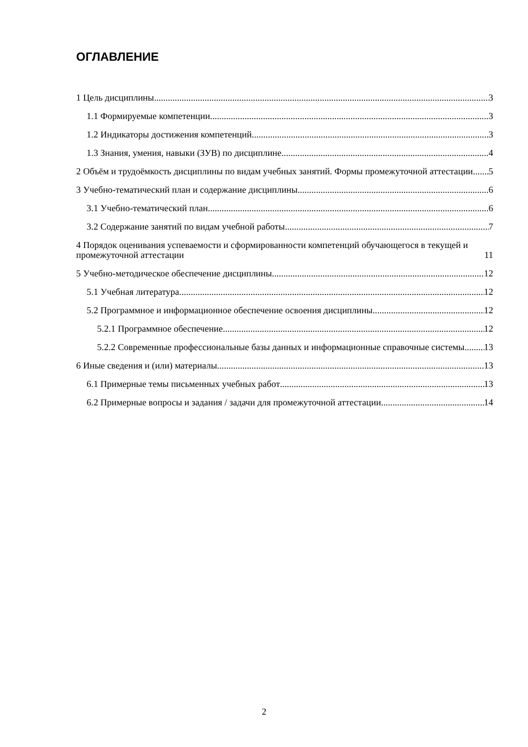ОГЛАВЛЕНИЕ
1 Цель дисциплины 3
1.1 Формируемые компетенции 3
1.2 Индикаторы достижения компетенций 3
1.3 Знания, умения, навыки (ЗУВ) по дисциплине 4
2 Объём и трудоёмкость дисциплины по видам учебных занятий. Формы промежуточной аттестации 5
3 Учебно-тематический план и содержание дисциплины 6
3.1 Учебно-тематический план 6
3.2 Содержание занятий по видам учебной работы 7
4 Порядок оценивания успеваемости и сформированности компетенций обучающегося в текущей и промежуточной аттестации 11
5 Учебно-методическое обеспечение дисциплины. 12
5.1 Учебная литература 12
5.2 Программное и информационное обеспечение освоения дисциплины 12
5.2.1 Программное обеспечение 12
5.2.2 Современные профессиональные базы данных и информационные справочные системы. 13
6 Иные сведения и (или) материалы 13
6.1 Примерные темы письменных учебных работ 13
6.2 Примерные вопросы и задания / задачи для промежуточной аттестации 14
2